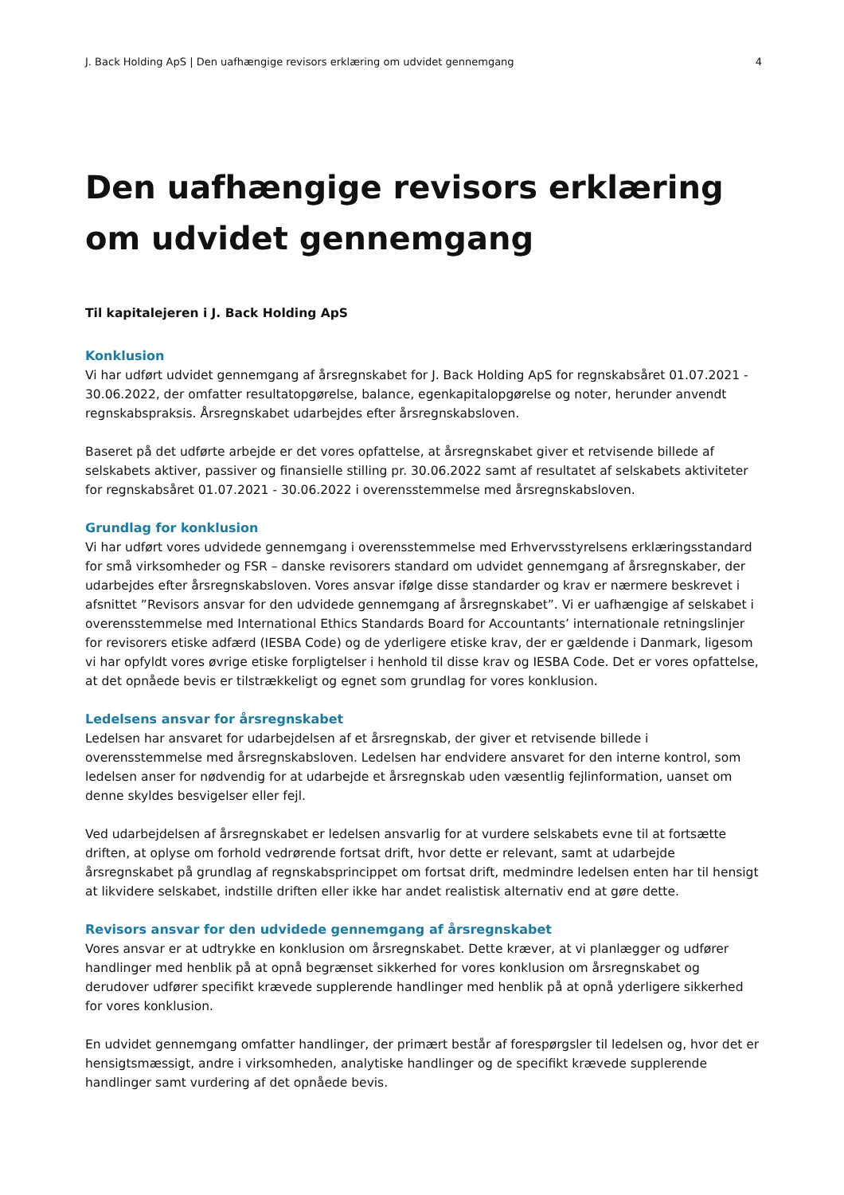J. Back Holding ApS | Den uafhængige revisors erklæring om udvidet gennemgang 4
Den uafhængige revisors erklæring om udvidet gennemgang
Til kapitalejeren i J. Back Holding ApS
Konklusion
Vi har udført udvidet gennemgang af årsregnskabet for J. Back Holding ApS for regnskabsåret 01.07.2021 - 30.06.2022, der omfatter resultatopgørelse, balance, egenkapitalopgørelse og noter, herunder anvendt regnskabspraksis. Årsregnskabet udarbejdes efter årsregnskabsloven.
Baseret på det udførte arbejde er det vores opfattelse, at årsregnskabet giver et retvisende billede af selskabets aktiver, passiver og finansielle stilling pr. 30.06.2022 samt af resultatet af selskabets aktiviteter for regnskabsåret 01.07.2021 - 30.06.2022 i overensstemmelse med årsregnskabsloven.
Grundlag for konklusion
Vi har udført vores udvidede gennemgang i overensstemmelse med Erhvervsstyrelsens erklæringsstandard for små virksomheder og FSR – danske revisorers standard om udvidet gennemgang af årsregnskaber, der udarbejdes efter årsregnskabsloven. Vores ansvar ifølge disse standarder og krav er nærmere beskrevet i afsnittet ”Revisors ansvar for den udvidede gennemgang af årsregnskabet”. Vi er uafhængige af selskabet i overensstemmelse med International Ethics Standards Board for Accountants’ internationale retningslinjer for revisorers etiske adfærd (IESBA Code) og de yderligere etiske krav, der er gældende i Danmark, ligesom vi har opfyldt vores øvrige etiske forpligtelser i henhold til disse krav og IESBA Code. Det er vores opfattelse, at det opnåede bevis er tilstrækkeligt og egnet som grundlag for vores konklusion.
Ledelsens ansvar for årsregnskabet
Ledelsen har ansvaret for udarbejdelsen af et årsregnskab, der giver et retvisende billede i overensstemmelse med årsregnskabsloven. Ledelsen har endvidere ansvaret for den interne kontrol, som ledelsen anser for nødvendig for at udarbejde et årsregnskab uden væsentlig fejlinformation, uanset om denne skyldes besvigelser eller fejl.
Ved udarbejdelsen af årsregnskabet er ledelsen ansvarlig for at vurdere selskabets evne til at fortsætte driften, at oplyse om forhold vedrørende fortsat drift, hvor dette er relevant, samt at udarbejde årsregnskabet på grundlag af regnskabsprincippet om fortsat drift, medmindre ledelsen enten har til hensigt at likvidere selskabet, indstille driften eller ikke har andet realistisk alternativ end at gøre dette.
Revisors ansvar for den udvidede gennemgang af årsregnskabet
Vores ansvar er at udtrykke en konklusion om årsregnskabet. Dette kræver, at vi planlægger og udfører handlinger med henblik på at opnå begrænset sikkerhed for vores konklusion om årsregnskabet og derudover udfører specifikt krævede supplerende handlinger med henblik på at opnå yderligere sikkerhed for vores konklusion.
En udvidet gennemgang omfatter handlinger, der primært består af forespørgsler til ledelsen og, hvor det er hensigtsmæssigt, andre i virksomheden, analytiske handlinger og de specifikt krævede supplerende handlinger samt vurdering af det opnåede bevis.